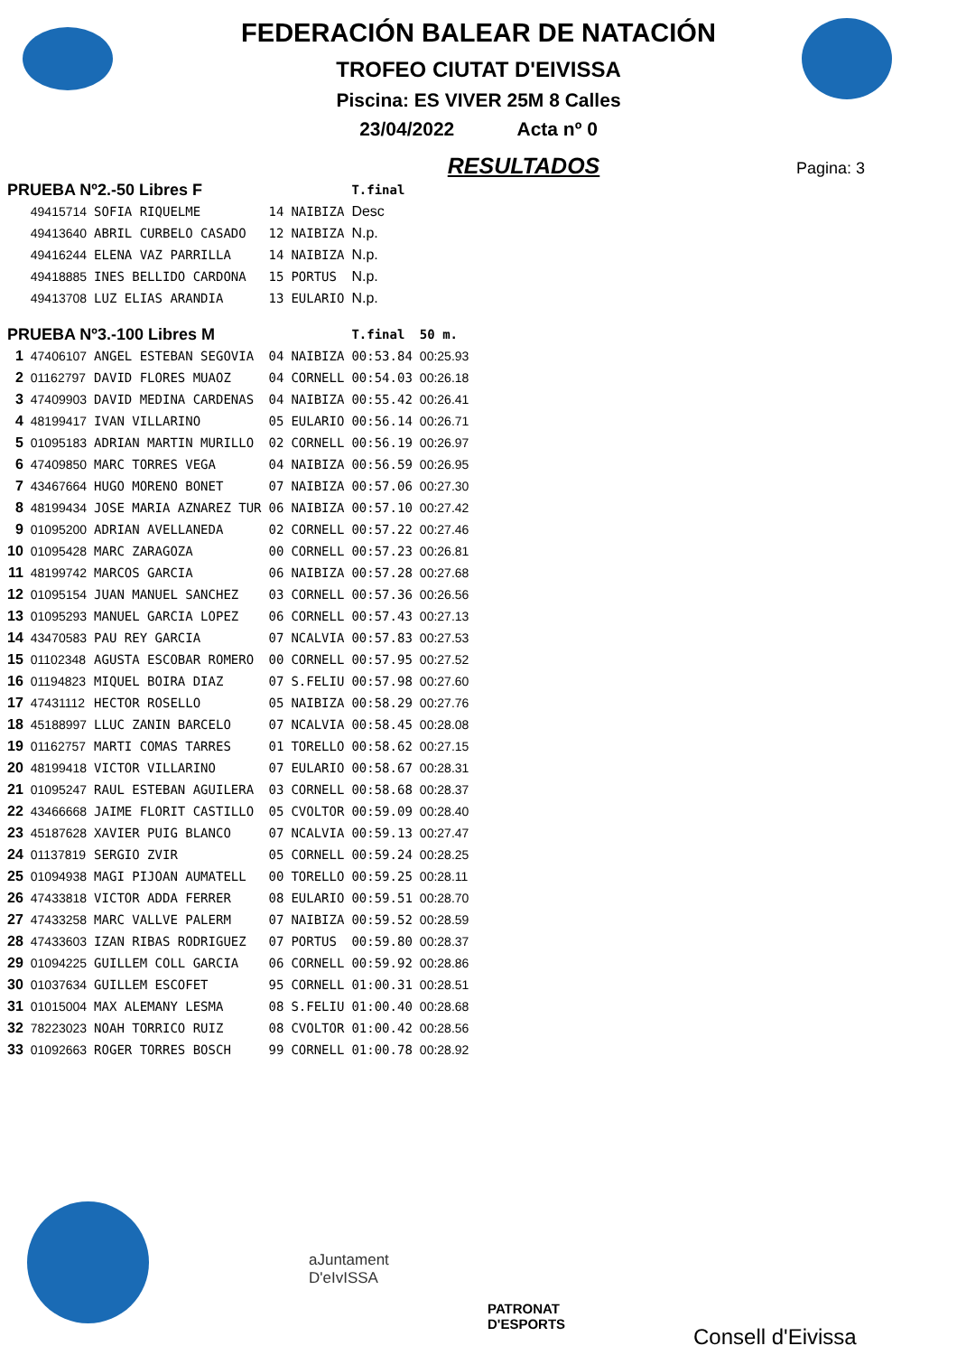FEDERACIÓN BALEAR DE NATACIÓN
TROFEO CIUTAT D'EIVISSA
Piscina: ES VIVER 25M 8 Calles
23/04/2022 Acta nº 0
RESULTADOS
Pagina: 3
| PRUEBA Nº2.-50 Libres F | | | | | T.final | |
| | 49415714 | SOFIA RIQUELME | 14 | NAIBIZA | Desc | |
| | 49413640 | ABRIL CURBELO CASADO | 12 | NAIBIZA | N.p. | |
| | 49416244 | ELENA VAZ PARRILLA | 14 | NAIBIZA | N.p. | |
| | 49418885 | INES BELLIDO CARDONA | 15 | PORTUS | N.p. | |
| | 49413708 | LUZ ELIAS ARANDIA | 13 | EULARIO | N.p. | |
| PRUEBA Nº3.-100 Libres M | | | | | T.final | 50 m. |
| 1 | 47406107 | ANGEL ESTEBAN SEGOVIA | 04 | NAIBIZA | 00:53.84 | 00:25.93 |
| 2 | 01162797 | DAVID FLORES MUAOZ | 04 | CORNELL | 00:54.03 | 00:26.18 |
| 3 | 47409903 | DAVID MEDINA CARDENAS | 04 | NAIBIZA | 00:55.42 | 00:26.41 |
| 4 | 48199417 | IVAN VILLARINO | 05 | EULARIO | 00:56.14 | 00:26.71 |
| 5 | 01095183 | ADRIAN MARTIN MURILLO | 02 | CORNELL | 00:56.19 | 00:26.97 |
| 6 | 47409850 | MARC TORRES VEGA | 04 | NAIBIZA | 00:56.59 | 00:26.95 |
| 7 | 43467664 | HUGO MORENO BONET | 07 | NAIBIZA | 00:57.06 | 00:27.30 |
| 8 | 48199434 | JOSE MARIA AZNAREZ TUR | 06 | NAIBIZA | 00:57.10 | 00:27.42 |
| 9 | 01095200 | ADRIAN AVELLANEDA | 02 | CORNELL | 00:57.22 | 00:27.46 |
| 10 | 01095428 | MARC ZARAGOZA | 00 | CORNELL | 00:57.23 | 00:26.81 |
| 11 | 48199742 | MARCOS GARCIA | 06 | NAIBIZA | 00:57.28 | 00:27.68 |
| 12 | 01095154 | JUAN MANUEL SANCHEZ | 03 | CORNELL | 00:57.36 | 00:26.56 |
| 13 | 01095293 | MANUEL GARCIA LOPEZ | 06 | CORNELL | 00:57.43 | 00:27.13 |
| 14 | 43470583 | PAU REY GARCIA | 07 | NCALVIA | 00:57.83 | 00:27.53 |
| 15 | 01102348 | AGUSTA ESCOBAR ROMERO | 00 | CORNELL | 00:57.95 | 00:27.52 |
| 16 | 01194823 | MIQUEL BOIRA DIAZ | 07 | S.FELIU | 00:57.98 | 00:27.60 |
| 17 | 47431112 | HECTOR ROSELLO | 05 | NAIBIZA | 00:58.29 | 00:27.76 |
| 18 | 45188997 | LLUC ZANIN BARCELO | 07 | NCALVIA | 00:58.45 | 00:28.08 |
| 19 | 01162757 | MARTI COMAS TARRES | 01 | TORELLO | 00:58.62 | 00:27.15 |
| 20 | 48199418 | VICTOR VILLARINO | 07 | EULARIO | 00:58.67 | 00:28.31 |
| 21 | 01095247 | RAUL ESTEBAN AGUILERA | 03 | CORNELL | 00:58.68 | 00:28.37 |
| 22 | 43466668 | JAIME FLORIT CASTILLO | 05 | CVOLTOR | 00:59.09 | 00:28.40 |
| 23 | 45187628 | XAVIER PUIG BLANCO | 07 | NCALVIA | 00:59.13 | 00:27.47 |
| 24 | 01137819 | SERGIO ZVIR | 05 | CORNELL | 00:59.24 | 00:28.25 |
| 25 | 01094938 | MAGI PIJOAN AUMATELL | 00 | TORELLO | 00:59.25 | 00:28.11 |
| 26 | 47433818 | VICTOR ADDA FERRER | 08 | EULARIO | 00:59.51 | 00:28.70 |
| 27 | 47433258 | MARC VALLVE PALERM | 07 | NAIBIZA | 00:59.52 | 00:28.59 |
| 28 | 47433603 | IZAN RIBAS RODRIGUEZ | 07 | PORTUS | 00:59.80 | 00:28.37 |
| 29 | 01094225 | GUILLEM COLL GARCIA | 06 | CORNELL | 00:59.92 | 00:28.86 |
| 30 | 01037634 | GUILLEM ESCOFET | 95 | CORNELL | 01:00.31 | 00:28.51 |
| 31 | 01015004 | MAX ALEMANY LESMA | 08 | S.FELIU | 01:00.40 | 00:28.68 |
| 32 | 78223023 | NOAH TORRICO RUIZ | 08 | CVOLTOR | 01:00.42 | 00:28.56 |
| 33 | 01092663 | ROGER TORRES BOSCH | 99 | CORNELL | 01:00.78 | 00:28.92 |
aJuntament
D'eIvISSA
PATRONAT
D'ESPORTS
Consell d'Eivissa